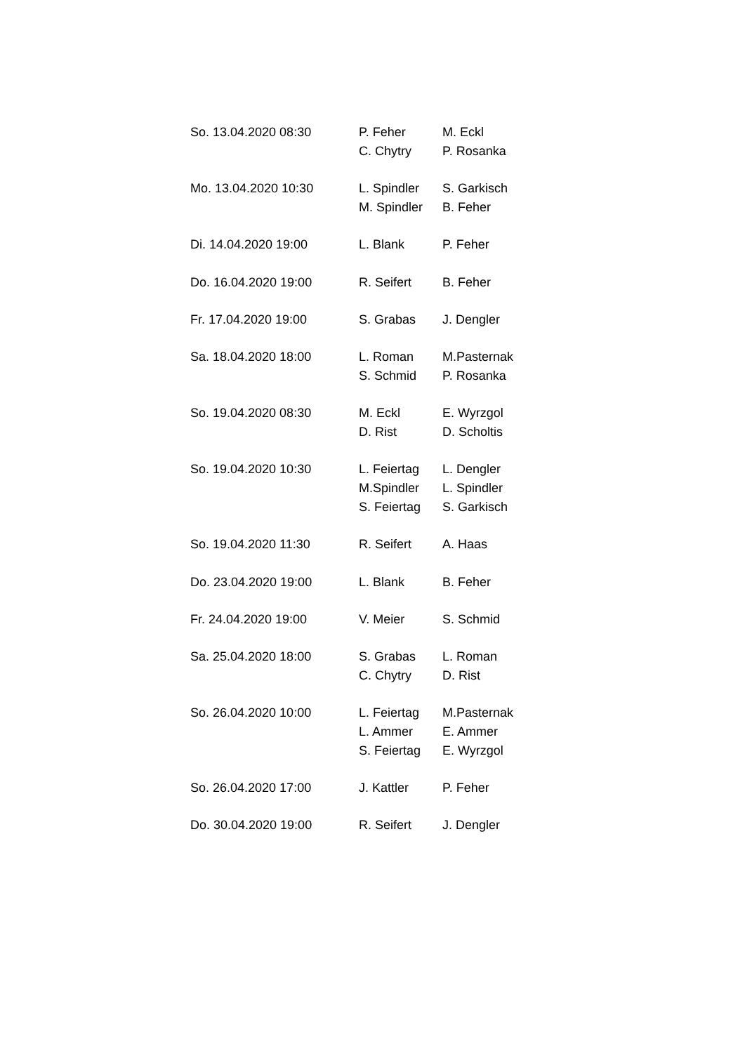| So. 13.04.2020 08:30 | P. Feher | M. Eckl |
| | C. Chytry | P. Rosanka |
| Mo. 13.04.2020 10:30 | L. Spindler | S. Garkisch |
| | M. Spindler | B. Feher |
| Di. 14.04.2020 19:00 | L. Blank | P. Feher |
| Do. 16.04.2020 19:00 | R. Seifert | B. Feher |
| Fr. 17.04.2020 19:00 | S. Grabas | J. Dengler |
| Sa. 18.04.2020 18:00 | L. Roman | M.Pasternak |
| | S. Schmid | P. Rosanka |
| So. 19.04.2020 08:30 | M. Eckl | E. Wyrzgol |
| | D. Rist | D. Scholtis |
| So. 19.04.2020 10:30 | L. Feiertag | L. Dengler |
| | M.Spindler | L. Spindler |
| | S. Feiertag | S. Garkisch |
| So. 19.04.2020 11:30 | R. Seifert | A. Haas |
| Do. 23.04.2020 19:00 | L. Blank | B. Feher |
| Fr. 24.04.2020 19:00 | V. Meier | S. Schmid |
| Sa. 25.04.2020 18:00 | S. Grabas | L. Roman |
| | C. Chytry | D. Rist |
| So. 26.04.2020 10:00 | L. Feiertag | M.Pasternak |
| | L. Ammer | E. Ammer |
| | S. Feiertag | E. Wyrzgol |
| So. 26.04.2020 17:00 | J. Kattler | P. Feher |
| Do. 30.04.2020 19:00 | R. Seifert | J. Dengler |